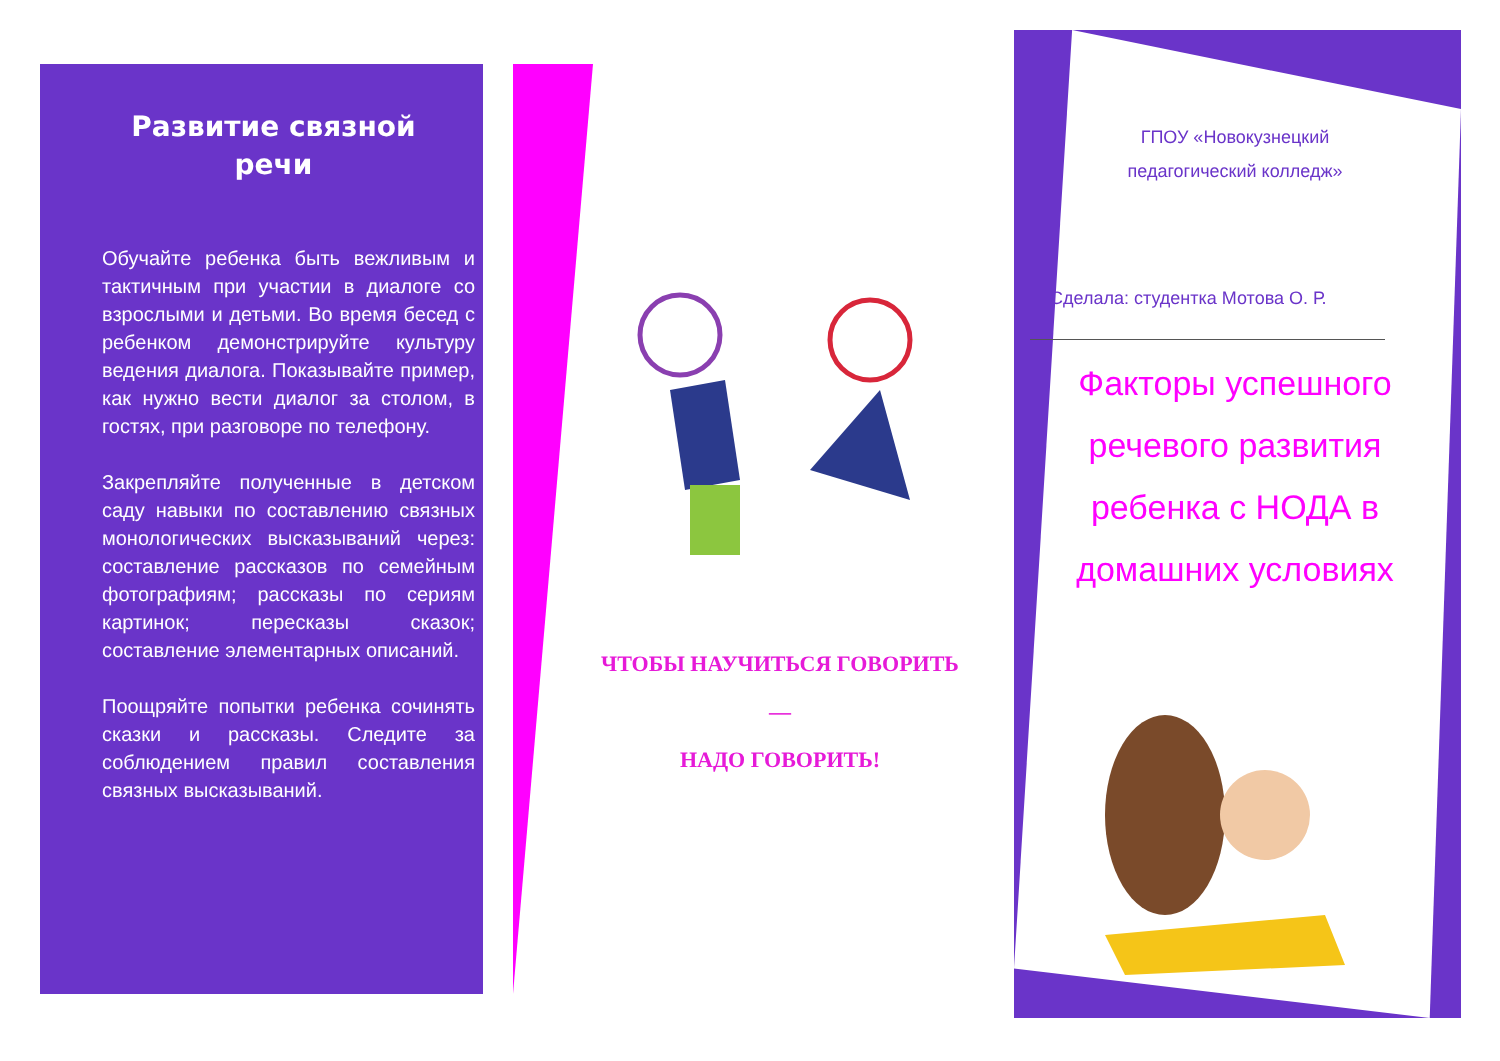Развитие связной речи
Обучайте ребенка быть вежливым и тактичным при участии в диалоге со взрослыми и детьми. Во время бесед с ребенком демонстрируйте культуру ведения диалога. Показывайте пример, как нужно вести диалог за столом, в гостях, при разговоре по телефону.
Закрепляйте полученные в детском саду навыки по составлению связных монологических высказываний через: составление рассказов по семейным фотографиям; рассказы по сериям картинок; пересказы сказок; составление элементарных описаний.
Поощряйте попытки ребенка сочинять сказки и рассказы. Следите за соблюдением правил составления связных высказываний.
ЧТОБЫ НАУЧИТЬСЯ ГОВОРИТЬ
—
НАДО ГОВОРИТЬ!
ГПОУ «Новокузнецкий
педагогический колледж»
Сделала: студентка Мотова О. Р.
Факторы успешного речевого развития ребенка с НОДА в домашних условиях